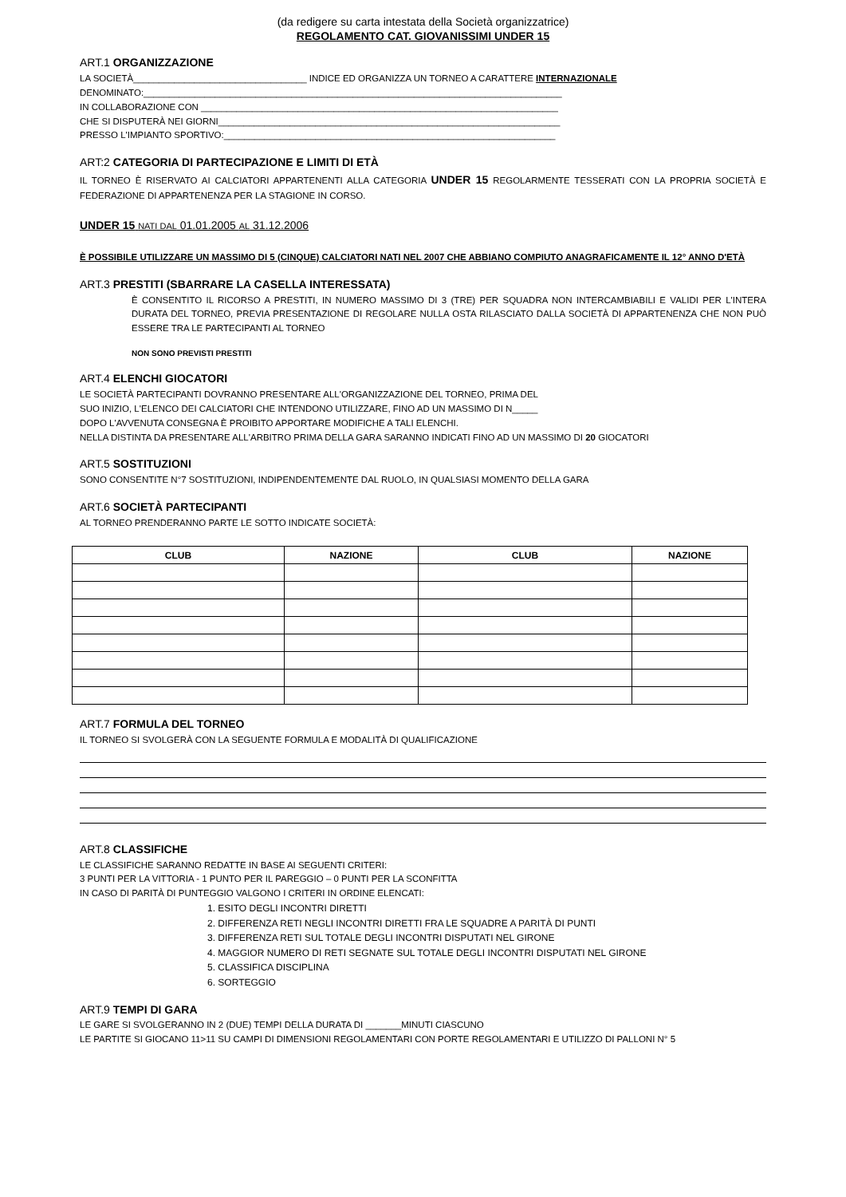(da redigere su carta intestata della Società organizzatrice)
REGOLAMENTO CAT. GIOVANISSIMI UNDER 15
ART.1 ORGANIZZAZIONE
LA SOCIETÀ__________________________________ INDICE ED ORGANIZZA UN TORNEO A CARATTERE INTERNAZIONALE
DENOMINATO:__________________________________________________________________________________
IN COLLABORAZIONE CON ______________________________________________________________________
CHE SI DISPUTERÀ NEI GIORNI___________________________________________________________________
PRESSO L'IMPIANTO SPORTIVO:_________________________________________________________________
ART:2 CATEGORIA DI PARTECIPAZIONE E LIMITI DI ETÀ
IL TORNEO È RISERVATO AI CALCIATORI APPARTENENTI ALLA CATEGORIA UNDER 15 REGOLARMENTE TESSERATI CON LA PROPRIA SOCIETÀ E FEDERAZIONE DI APPARTENENZA PER LA STAGIONE IN CORSO.
UNDER 15 NATI DAL 01.01.2005 AL 31.12.2006
È POSSIBILE UTILIZZARE UN MASSIMO DI 5 (CINQUE) CALCIATORI NATI NEL 2007 CHE ABBIANO COMPIUTO ANAGRAFICAMENTE IL 12° ANNO D'ETÀ
ART.3 PRESTITI (SBARRARE LA CASELLA INTERESSATA)
È CONSENTITO IL RICORSO A PRESTITI, IN NUMERO MASSIMO DI 3 (TRE) PER SQUADRA NON INTERCAMBIABILI E VALIDI PER L'INTERA DURATA DEL TORNEO, PREVIA PRESENTAZIONE DI REGOLARE NULLA OSTA RILASCIATO DALLA SOCIETÀ DI APPARTENENZA CHE NON PUÒ ESSERE TRA LE PARTECIPANTI AL TORNEO
NON SONO PREVISTI PRESTITI
ART.4 ELENCHI GIOCATORI
LE SOCIETÀ PARTECIPANTI DOVRANNO PRESENTARE ALL'ORGANIZZAZIONE DEL TORNEO, PRIMA DEL
SUO INIZIO, L'ELENCO DEI CALCIATORI CHE INTENDONO UTILIZZARE, FINO AD UN MASSIMO DI N_____
DOPO L'AVVENUTA CONSEGNA È PROIBITO APPORTARE MODIFICHE A TALI ELENCHI.
NELLA DISTINTA DA PRESENTARE ALL'ARBITRO PRIMA DELLA GARA SARANNO INDICATI FINO AD UN MASSIMO DI 20 GIOCATORI
ART.5 SOSTITUZIONI
SONO CONSENTITE N°7 SOSTITUZIONI, INDIPENDENTEMENTE DAL RUOLO, IN QUALSIASI MOMENTO DELLA GARA
ART.6 SOCIETÀ PARTECIPANTI
AL TORNEO PRENDERANNO PARTE LE SOTTO INDICATE SOCIETÀ:
| CLUB | NAZIONE | CLUB | NAZIONE |
| --- | --- | --- | --- |
ART.7 FORMULA DEL TORNEO
IL TORNEO SI SVOLGERÀ CON LA SEGUENTE FORMULA E MODALITÀ DI QUALIFICAZIONE
ART.8 CLASSIFICHE
LE CLASSIFICHE SARANNO REDATTE IN BASE AI SEGUENTI CRITERI:
3 PUNTI PER LA VITTORIA - 1 PUNTO PER IL PAREGGIO – 0 PUNTI PER LA SCONFITTA
IN CASO DI PARITÀ DI PUNTEGGIO VALGONO I CRITERI IN ORDINE ELENCATI:
1. ESITO DEGLI INCONTRI DIRETTI
2. DIFFERENZA RETI NEGLI INCONTRI DIRETTI FRA LE SQUADRE A PARITÀ DI PUNTI
3. DIFFERENZA RETI SUL TOTALE DEGLI INCONTRI DISPUTATI NEL GIRONE
4. MAGGIOR NUMERO DI RETI SEGNATE SUL TOTALE DEGLI INCONTRI DISPUTATI NEL GIRONE
5. CLASSIFICA DISCIPLINA
6. SORTEGGIO
ART.9 TEMPI DI GARA
LE GARE SI SVOLGERANNO IN 2 (DUE) TEMPI DELLA DURATA DI _______MINUTI CIASCUNO
LE PARTITE SI GIOCANO 11>11 SU CAMPI DI DIMENSIONI REGOLAMENTARI CON PORTE REGOLAMENTARI E UTILIZZO DI PALLONI N° 5